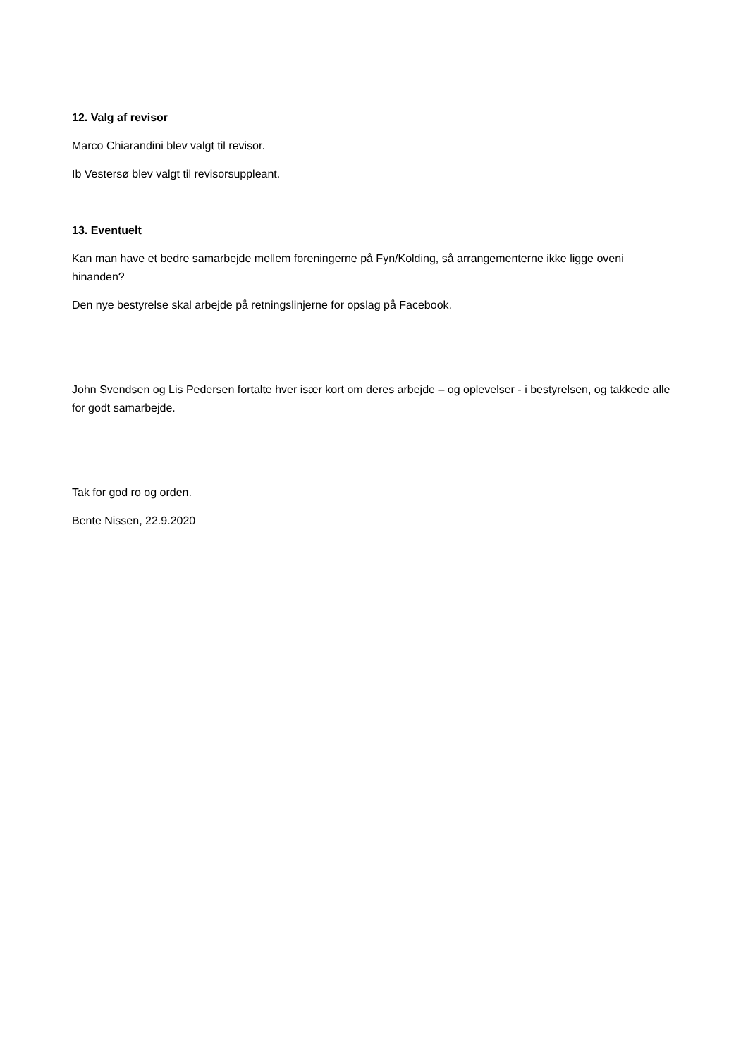12. Valg af revisor
Marco Chiarandini blev valgt til revisor.
Ib Vestersø blev valgt til revisorsuppleant.
13. Eventuelt
Kan man have et bedre samarbejde mellem foreningerne på Fyn/Kolding, så arrangementerne ikke ligge oveni hinanden?
Den nye bestyrelse skal arbejde på retningslinjerne for opslag på Facebook.
John Svendsen og Lis Pedersen fortalte hver især kort om deres arbejde – og oplevelser - i bestyrelsen, og takkede alle for godt samarbejde.
Tak for god ro og orden.
Bente Nissen, 22.9.2020